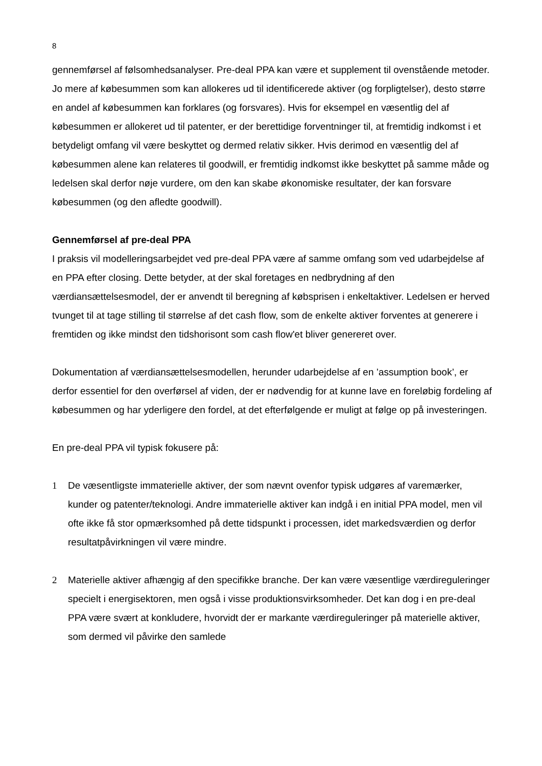8
gennemførsel af følsomhedsanalyser. Pre-deal PPA kan være et supplement til ovenstående metoder. Jo mere af købesummen som kan allokeres ud til identificerede aktiver (og forpligtelser), desto større en andel af købesummen kan forklares (og forsvares). Hvis for eksempel en væsentlig del af købesummen er allokeret ud til patenter, er der berettidige forventninger til, at fremtidig indkomst i et betydeligt omfang vil være beskyttet og dermed relativ sikker. Hvis derimod en væsentlig del af købesummen alene kan relateres til goodwill, er fremtidig indkomst ikke beskyttet på samme måde og ledelsen skal derfor nøje vurdere, om den kan skabe økonomiske resultater, der kan forsvare købesummen (og den afledte goodwill).
Gennemførsel af pre-deal PPA
I praksis vil modelleringsarbejdet ved pre-deal PPA være af samme omfang som ved udarbejdelse af en PPA efter closing. Dette betyder, at der skal foretages en nedbrydning af den værdiansættelsesmodel, der er anvendt til beregning af købsprisen i enkeltaktiver. Ledelsen er herved tvunget til at tage stilling til størrelse af det cash flow, som de enkelte aktiver forventes at generere i fremtiden og ikke mindst den tidshorisont som cash flow'et bliver genereret over.
Dokumentation af værdiansættelsesmodellen, herunder udarbejdelse af en ’assumption book’, er derfor essentiel for den overførsel af viden, der er nødvendig for at kunne lave en foreløbig fordeling af købesummen og har yderligere den fordel, at det efterfølgende er muligt at følge op på investeringen.
En pre-deal PPA vil typisk fokusere på:
1 De væsentligste immaterielle aktiver, der som nævnt ovenfor typisk udgøres af varemærker, kunder og patenter/teknologi. Andre immaterielle aktiver kan indgå i en initial PPA model, men vil ofte ikke få stor opmærksomhed på dette tidspunkt i processen, idet markedsværdien og derfor resultatpåvirkningen vil være mindre.
2 Materielle aktiver afhængig af den specifikke branche. Der kan være væsentlige værdireguleringer specielt i energisektoren, men også i visse produktionsvirksomheder. Det kan dog i en pre-deal PPA være svært at konkludere, hvorvidt der er markante værdireguleringer på materielle aktiver, som dermed vil påvirke den samlede